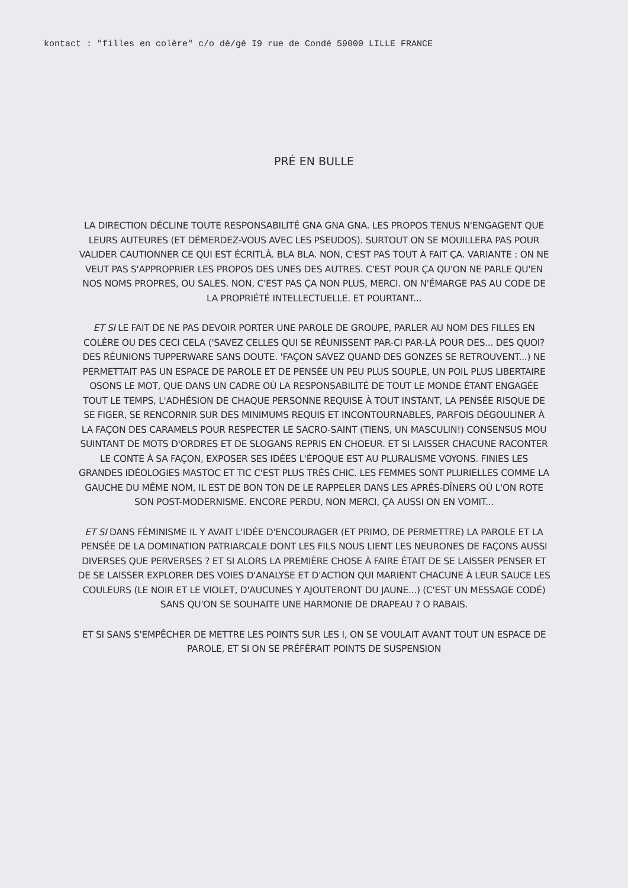kontact : "filles en colère" c/o dé/gé I9 rue de Condé 59000 LILLE FRANCE
PRÉ EN BULLE
LA DIRECTION DÉCLINE TOUTE RESPONSABILITÉ GNA GNA GNA. LES PROPOS TENUS N'ENGAGENT QUE LEURS AUTEURES (ET DÉMERDEZ-VOUS AVEC LES PSEUDOS). SURTOUT ON SE MOUILLERA PAS POUR VALIDER CAUTIONNER CE QUI EST ÉCRITLÀ. BLA BLA. NON, C'EST PAS TOUT À FAIT ÇA. VARIANTE : ON NE VEUT PAS S'APPROPRIER LES PROPOS DES UNES DES AUTRES. C'EST POUR ÇA QU'ON NE PARLE QU'EN NOS NOMS PROPRES, OU SALES. NON, C'EST PAS ÇA NON PLUS, MERCI. ON N'ÉMARGE PAS AU CODE DE LA PROPRIÉTÉ INTELLECTUELLE. ET POURTANT...
ET SI LE FAIT DE NE PAS DEVOIR PORTER UNE PAROLE DE GROUPE, PARLER AU NOM DES FILLES EN COLÈRE OU DES CECI CELA ('SAVEZ CELLES QUI SE RÉUNISSENT PAR-CI PAR-LÀ POUR DES... DES QUOI? DES RÉUNIONS TUPPERWARE SANS DOUTE. 'FAÇON SAVEZ QUAND DES GONZES SE RETROUVENT...) NE PERMETTAIT PAS UN ESPACE DE PAROLE ET DE PENSÉE UN PEU PLUS SOUPLE, UN POIL PLUS LIBERTAIRE OSONS LE MOT, QUE DANS UN CADRE OÙ LA RESPONSABILITÉ DE TOUT LE MONDE ÉTANT ENGAGÉE TOUT LE TEMPS, L'ADHÉSION DE CHAQUE PERSONNE REQUISE À TOUT INSTANT, LA PENSÉE RISQUE DE SE FIGER, SE RENCORNIR SUR DES MINIMUMS REQUIS ET INCONTOURNABLES, PARFOIS DÉGOULINER À LA FAÇON DES CARAMELS POUR RESPECTER LE SACRO-SAINT (TIENS, UN MASCULIN!) CONSENSUS MOU SUINTANT DE MOTS D'ORDRES ET DE SLOGANS REPRIS EN CHOEUR. ET SI LAISSER CHACUNE RACONTER LE CONTE À SA FAÇON, EXPOSER SES IDÉES L'ÉPOQUE EST AU PLURALISME VOYONS. FINIES LES GRANDES IDÉOLOGIES MASTOC ET TIC C'EST PLUS TRÈS CHIC. LES FEMMES SONT PLURIELLES COMME LA GAUCHE DU MÊME NOM, IL EST DE BON TON DE LE RAPPELER DANS LES APRÈS-DÎNERS OÙ L'ON ROTE SON POST-MODERNISME. ENCORE PERDU, NON MERCI, ÇA AUSSI ON EN VOMIT...
ET SI DANS FÉMINISME IL Y AVAIT L'IDÉE D'ENCOURAGER (ET PRIMO, DE PERMETTRE) LA PAROLE ET LA PENSÉE DE LA DOMINATION PATRIARCALE DONT LES FILS NOUS LIENT LES NEURONES DE FAÇONS AUSSI DIVERSES QUE PERVERSES ? ET SI ALORS LA PREMIÈRE CHOSE À FAIRE ÉTAIT DE SE LAISSER PENSER ET DE SE LAISSER EXPLORER DES VOIES D'ANALYSE ET D'ACTION QUI MARIENT CHACUNE À LEUR SAUCE LES COULEURS (LE NOIR ET LE VIOLET, D'AUCUNES Y AJOUTERONT DU JAUNE...) (C'EST UN MESSAGE CODÉ) SANS QU'ON SE SOUHAITE UNE HARMONIE DE DRAPEAU ? O RABAIS.
ET SI SANS S'EMPÊCHER DE METTRE LES POINTS SUR LES I, ON SE VOULAIT AVANT TOUT UN ESPACE DE PAROLE, ET SI ON SE PRÉFÉRAIT POINTS DE SUSPENSION